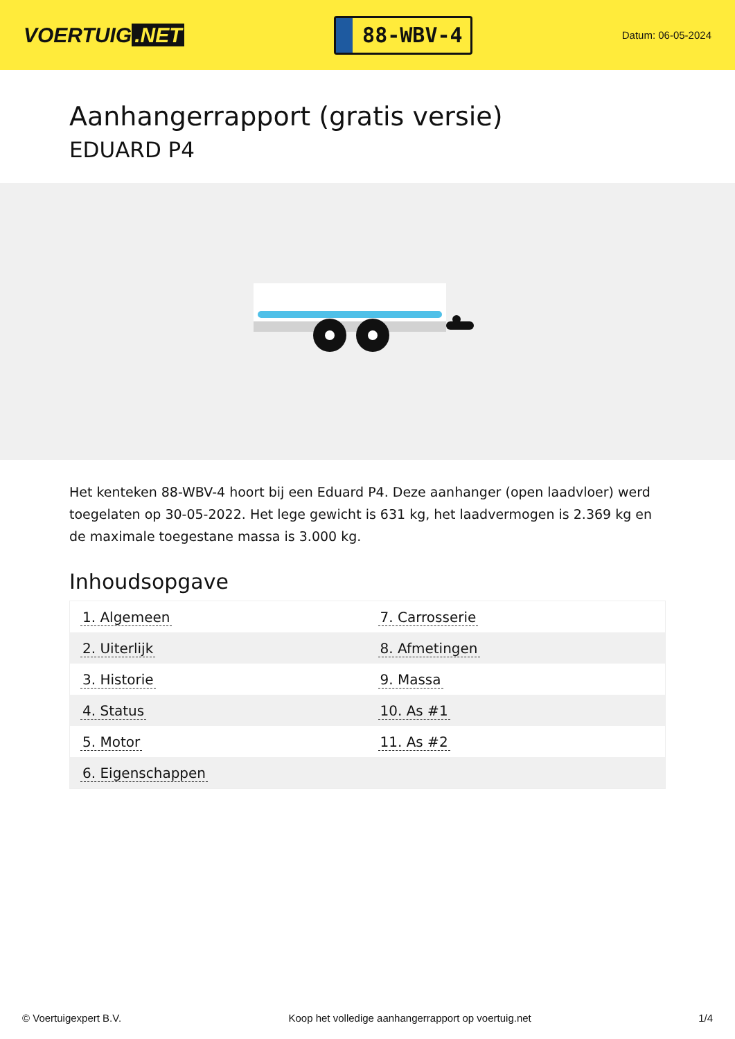VOERTUIG.NET
88-WBV-4
Datum: 06-05-2024
Aanhangerrapport (gratis versie)
EDUARD P4
Het kenteken 88-WBV-4 hoort bij een Eduard P4. Deze aanhanger (open laadvloer) werd toegelaten op 30-05-2022. Het lege gewicht is 631 kg, het laadvermogen is 2.369 kg en de maximale toegestane massa is 3.000 kg.
Inhoudsopgave
| 1. Algemeen | 7. Carrosserie |
| 2. Uiterlijk | 8. Afmetingen |
| 3. Historie | 9. Massa |
| 4. Status | 10. As #1 |
| 5. Motor | 11. As #2 |
| 6. Eigenschappen | |
© Voertuigexpert B.V. Koop het volledige aanhangerrapport op voertuig.net 1/4